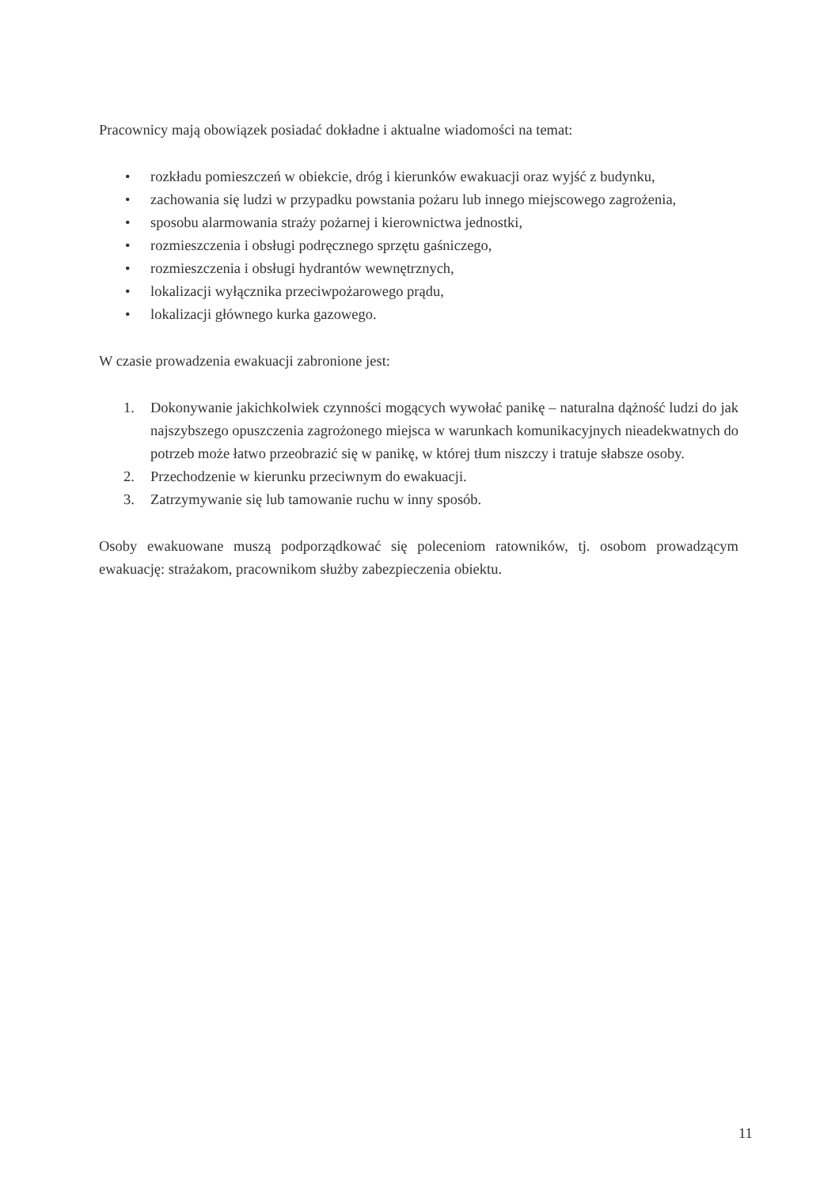Pracownicy mają obowiązek posiadać dokładne i aktualne wiadomości na temat:
• rozkładu pomieszczeń w obiekcie, dróg i kierunków ewakuacji oraz wyjść z budynku,
• zachowania się ludzi w przypadku powstania pożaru lub innego miejscowego zagrożenia,
• sposobu alarmowania straży pożarnej i kierownictwa jednostki,
• rozmieszczenia i obsługi podręcznego sprzętu gaśniczego,
• rozmieszczenia i obsługi hydrantów wewnętrznych,
• lokalizacji wyłącznika przeciwpożarowego prądu,
• lokalizacji głównego kurka gazowego.
W czasie prowadzenia ewakuacji zabronione jest:
1. Dokonywanie jakichkolwiek czynności mogących wywołać panikę – naturalna dążność ludzi do jak najszybszego opuszczenia zagrożonego miejsca w warunkach komunikacyjnych nieadekwatnych do potrzeb może łatwo przeobrazić się w panikę, w której tłum niszczy i tratuje słabsze osoby.
2. Przechodzenie w kierunku przeciwnym do ewakuacji.
3. Zatrzymywanie się lub tamowanie ruchu w inny sposób.
Osoby ewakuowane muszą podporządkować się poleceniom ratowników, tj. osobom prowadzącym ewakuację: strażakom, pracownikom służby zabezpieczenia obiektu.
11